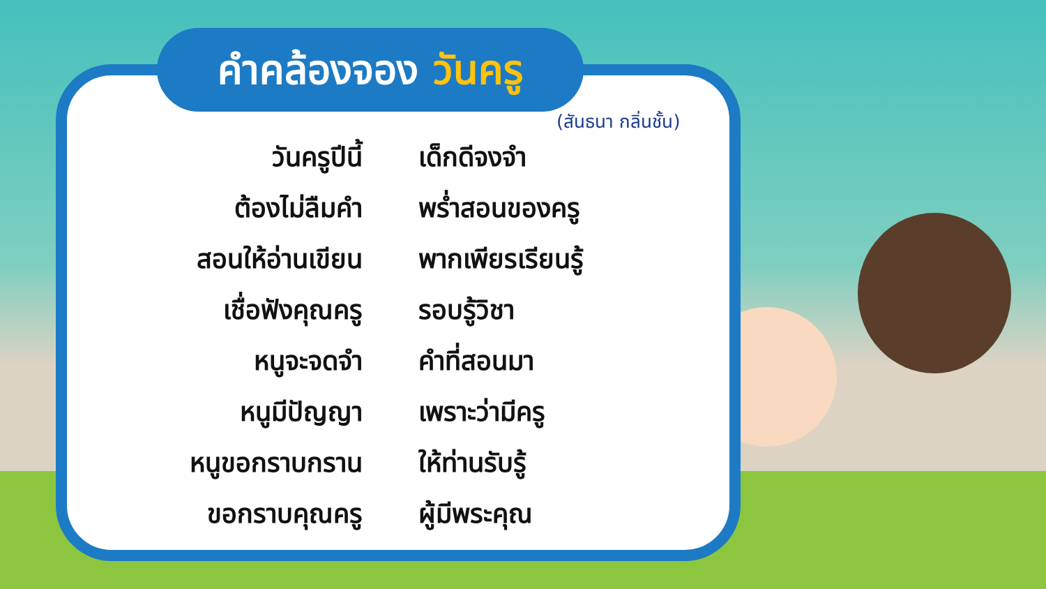คำคล้องจอง วันครู
(สันธนา กลิ่นชั้น)
วันครูปีนี้ เด็กดีจงจำ
ต้องไม่ลืมคำ พร่ำสอนของครู
สอนให้อ่านเขียน
พากเพียรเรียนรู้
เชื่อฟังคุณครู รอบรู้วิชา
หนูจะจดจำ คำที่สอนมา
หนูมีปัญญา เพราะว่ามีครู
หนูขอกราบกราน ให้ท่านรับรู้
ขอกราบคุณครู ผู้มีพระคุณ